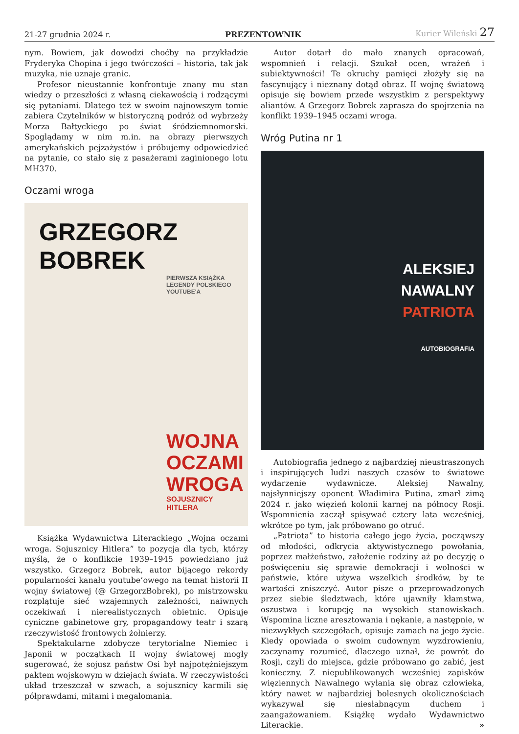21-27 grudnia 2024 r. PREZENTOWNIK Kurier Wileński 27
nym. Bowiem, jak dowodzi choćby na przykładzie Fryderyka Chopina i jego twórczości – historia, tak jak muzyka, nie uznaje granic.
Profesor nieustannie konfrontuje znany mu stan wiedzy o przeszłości z własną ciekawością i rodzącymi się pytaniami. Dlatego też w swoim najnowszym tomie zabiera Czytelników w historyczną podróż od wybrzeży Morza Bałtyckiego po świat śródziemnomorski. Spoglądamy w nim m.in. na obrazy pierwszych amerykańskich pejzażystów i próbujemy odpowiedzieć na pytanie, co stało się z pasażerami zaginionego lotu MH370.
Oczami wroga
GRZEGORZ BOBREK
PIERWSZA KSIĄŻKA
LEGENDY POLSKIEGO
YOUTUBE'A
WOJNA
OCZAMI
WROGA
SOJUSZNICY
HITLERA
Książka Wydawnictwa Literackiego „Wojna oczami wroga. Sojusznicy Hitlera” to pozycja dla tych, którzy myślą, że o konflikcie 1939–1945 powiedziano już wszystko. Grzegorz Bobrek, autor bijącego rekordy popularności kanału youtube’owego na temat historii II wojny światowej (@ GrzegorzBobrek), po mistrzowsku rozplątuje sieć wzajemnych zależności, naiwnych oczekiwań i nierealistycznych obietnic. Opisuje cyniczne gabinetowe gry, propagandowy teatr i szarą rzeczywistość frontowych żołnierzy.
Spektakularne zdobycze terytorialne Niemiec i Japonii w początkach II wojny światowej mogły sugerować, że sojusz państw Osi był najpotężniejszym paktem wojskowym w dziejach świata. W rzeczywistości układ trzeszczał w szwach, a sojusznicy karmili się półprawdami, mitami i megalomanią.
Autor dotarł do mało znanych opracowań, wspomnień i relacji. Szukał ocen, wrażeń i subiektywności! Te okruchy pamięci złożyły się na fascynujący i nieznany dotąd obraz. II wojnę światową opisuje się bowiem przede wszystkim z perspektywy aliantów. A Grzegorz Bobrek zaprasza do spojrzenia na konflikt 1939–1945 oczami wroga.
Wróg Putina nr 1
ALEKSIEJ
NAWALNY
PATRIOTA
AUTOBIOGRAFIA
Autobiografia jednego z najbardziej nieustraszonych i inspirujących ludzi naszych czasów to światowe wydarzenie wydawnicze. Aleksiej Nawalny, najsłynniejszy oponent Władimira Putina, zmarł zimą 2024 r. jako więzień kolonii karnej na północy Rosji. Wspomnienia zaczął spisywać cztery lata wcześniej, wkrótce po tym, jak próbowano go otruć.
„Patriota” to historia całego jego życia, począwszy od młodości, odkrycia aktywistycznego powołania, poprzez małżeństwo, założenie rodziny aż po decyzję o poświęceniu się sprawie demokracji i wolności w państwie, które używa wszelkich środków, by te wartości zniszczyć. Autor pisze o przeprowadzonych przez siebie śledztwach, które ujawniły kłamstwa, oszustwa i korupcję na wysokich stanowiskach. Wspomina liczne aresztowania i nękanie, a następnie, w niezwykłych szczegółach, opisuje zamach na jego życie. Kiedy opowiada o swoim cudownym wyzdrowieniu, zaczynamy rozumieć, dlaczego uznał, że powrót do Rosji, czyli do miejsca, gdzie próbowano go zabić, jest konieczny. Z niepublikowanych wcześniej zapisków więziennych Nawalnego wyłania się obraz człowieka, który nawet w najbardziej bolesnych okolicznościach wykazywał się niesłabnącym duchem i zaangażowaniem. Książkę wydało Wydawnictwo Literackie. »